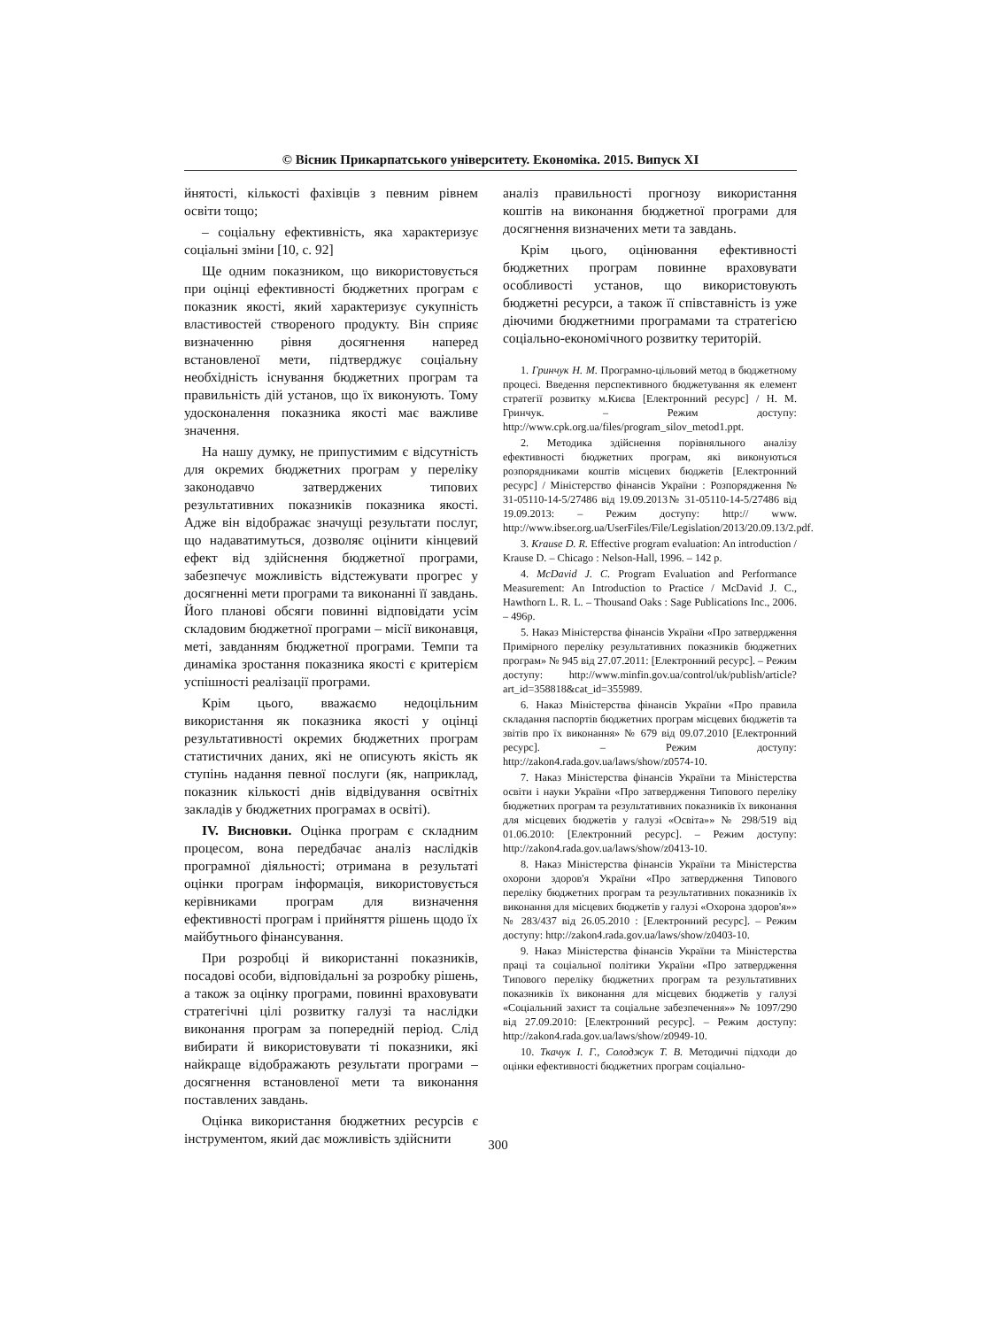© Вісник Прикарпатського університету. Економіка. 2015. Випуск XI
йнятості, кількості фахівців з певним рівнем освіти тощо;
– соціальну ефективність, яка характеризує соціальні зміни [10, с. 92]
Ще одним показником, що використовується при оцінці ефективності бюджетних програм є показник якості, який характеризує сукупність властивостей створеного продукту. Він сприяє визначенню рівня досягнення наперед встановленої мети, підтверджує соціальну необхідність існування бюджетних програм та правильність дій установ, що їх виконують. Тому удосконалення показника якості має важливе значення.
На нашу думку, не припустимим є відсутність для окремих бюджетних програм у переліку законодавчо затверджених типових результативних показників показника якості. Адже він відображає значущі результати послуг, що надаватимуться, дозволяє оцінити кінцевий ефект від здійснення бюджетної програми, забезпечує можливість відстежувати прогрес у досягненні мети програми та виконанні її завдань. Його планові обсяги повинні відповідати усім складовим бюджетної програми – місії виконавця, меті, завданням бюджетної програми. Темпи та динаміка зростання показника якості є критерієм успішності реалізації програми.
Крім цього, вважаємо недоцільним використання як показника якості у оцінці результативності окремих бюджетних програм статистичних даних, які не описують якість як ступінь надання певної послуги (як, наприклад, показник кількості днів відвідування освітніх закладів у бюджетних програмах в освіті).
IV. Висновки. Оцінка програм є складним процесом, вона передбачає аналіз наслідків програмної діяльності; отримана в результаті оцінки програм інформація, використовується керівниками програм для визначення ефективності програм і прийняття рішень щодо їх майбутнього фінансування.
При розробці й використанні показників, посадові особи, відповідальні за розробку рішень, а також за оцінку програми, повинні враховувати стратегічні цілі розвитку галузі та наслідки виконання програм за попередній період. Слід вибирати й використовувати ті показники, які найкраще відображають результати програми – досягнення встановленої мети та виконання поставлених завдань.
Оцінка використання бюджетних ресурсів є інструментом, який дає можливість здійснити
аналіз правильності прогнозу використання коштів на виконання бюджетної програми для досягнення визначених мети та завдань.
Крім цього, оцінювання ефективності бюджетних програм повинне враховувати особливості установ, що використовують бюджетні ресурси, а також її співставність із уже діючими бюджетними програмами та стратегією соціально-економічного розвитку територій.
1. Гринчук Н. М. Програмно-цільовий метод в бюджетному процесі. Введення перспективного бюджетування як елемент стратегії розвитку м.Києва [Електронний ресурс] / Н. М. Гринчук. – Режим доступу: http://www.cpk.org.ua/files/program_silov_metod1.ppt.
2. Методика здійснення порівняльного аналізу ефективності бюджетних програм, які виконуються розпорядниками коштів місцевих бюджетів [Електронний ресурс] / Міністерство фінансів України : Розпорядження № 31-05110-14-5/27486 від 19.09.2013№ 31-05110-14-5/27486 від 19.09.2013: – Режим доступу: http:// www. http://www.ibser.org.ua/UserFiles/File/Legislation/2013/20.09.13/2.pdf.
3. Krause D. R. Effective program evaluation: An introduction / Krause D. – Chicago : Nelson-Hall, 1996. – 142 p.
4. McDavid J. C. Program Evaluation and Performance Measurement: An Introduction to Practice / McDavid J. C., Hawthorn L. R. L. – Thousand Oaks : Sage Publications Inc., 2006. – 496p.
5. Наказ Міністерства фінансів України «Про затвердження Примірного переліку результативних показників бюджетних програм» № 945 від 27.07.2011: [Електронний ресурс]. – Режим доступу: http://www.minfin.gov.ua/control/uk/publish/article?art_id=358818&cat_id=355989.
6. Наказ Міністерства фінансів України «Про правила складання паспортів бюджетних програм місцевих бюджетів та звітів про їх виконання» № 679 від 09.07.2010 [Електронний ресурс]. – Режим доступу: http://zakon4.rada.gov.ua/laws/show/z0574-10.
7. Наказ Міністерства фінансів України та Міністерства освіти і науки України «Про затвердження Типового переліку бюджетних програм та результативних показників їх виконання для місцевих бюджетів у галузі «Освіта»» № 298/519 від 01.06.2010: [Електронний ресурс]. – Режим доступу: http://zakon4.rada.gov.ua/laws/show/z0413-10.
8. Наказ Міністерства фінансів України та Міністерства охорони здоров'я України «Про затвердження Типового переліку бюджетних програм та результативних показників їх виконання для місцевих бюджетів у галузі «Охорона здоров'я»» № 283/437 від 26.05.2010 : [Електронний ресурс]. – Режим доступу: http://zakon4.rada.gov.ua/laws/show/z0403-10.
9. Наказ Міністерства фінансів України та Міністерства праці та соціальної політики України «Про затвердження Типового переліку бюджетних програм та результативних показників їх виконання для місцевих бюджетів у галузі «Соціальний захист та соціальне забезпечення»» № 1097/290 від 27.09.2010: [Електронний ресурс]. – Режим доступу: http://zakon4.rada.gov.ua/laws/show/z0949-10.
10. Ткачук І. Г., Солоджук Т. В. Методичні підходи до оцінки ефективності бюджетних програм соціально-
300